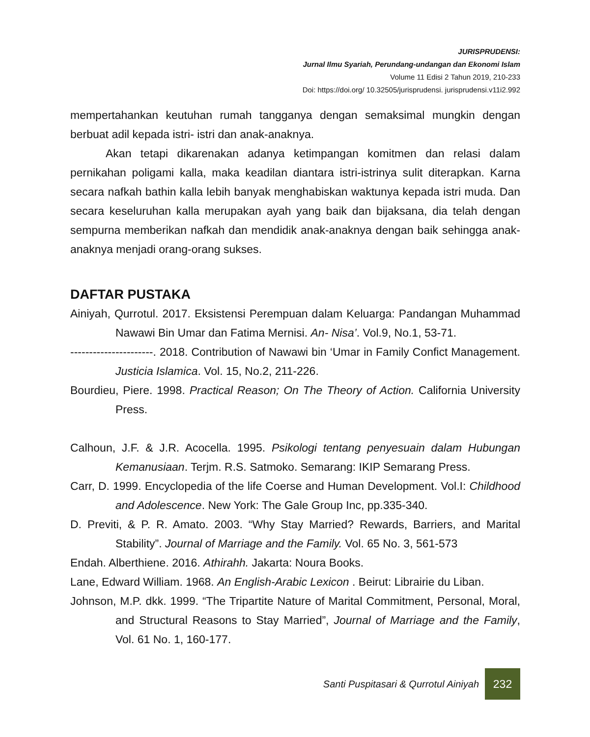JURISPRUDENSI:
Jurnal Ilmu Syariah, Perundang-undangan dan Ekonomi Islam
Volume 11 Edisi 2 Tahun 2019, 210-233
Doi: https://doi.org/ 10.32505/jurisprudensi. jurisprudensi.v11i2.992
mempertahankan keutuhan rumah tangganya dengan semaksimal mungkin dengan berbuat adil kepada istri- istri dan anak-anaknya.
Akan tetapi dikarenakan adanya ketimpangan komitmen dan relasi dalam pernikahan poligami kalla, maka keadilan diantara istri-istrinya sulit diterapkan. Karna secara nafkah bathin kalla lebih banyak menghabiskan waktunya kepada istri muda. Dan secara keseluruhan kalla merupakan ayah yang baik dan bijaksana, dia telah dengan sempurna memberikan nafkah dan mendidik anak-anaknya dengan baik sehingga anak-anaknya menjadi orang-orang sukses.
DAFTAR PUSTAKA
Ainiyah, Qurrotul. 2017. Eksistensi Perempuan dalam Keluarga: Pandangan Muhammad Nawawi Bin Umar dan Fatima Mernisi. An- Nisa’. Vol.9, No.1, 53-71.
----------------------. 2018. Contribution of Nawawi bin ‘Umar in Family Confict Management. Justicia Islamica. Vol. 15, No.2, 211-226.
Bourdieu, Piere. 1998. Practical Reason; On The Theory of Action. California University Press.
Calhoun, J.F. & J.R. Acocella. 1995. Psikologi tentang penyesuain dalam Hubungan Kemanusiaan. Terjm. R.S. Satmoko. Semarang: IKIP Semarang Press.
Carr, D. 1999. Encyclopedia of the life Coerse and Human Development. Vol.I: Childhood and Adolescence. New York: The Gale Group Inc, pp.335-340.
D. Previti, & P. R. Amato. 2003. “Why Stay Married? Rewards, Barriers, and Marital Stability”. Journal of Marriage and the Family. Vol. 65 No. 3, 561-573
Endah. Alberthiene. 2016. Athirahh. Jakarta: Noura Books.
Lane, Edward William. 1968. An English-Arabic Lexicon . Beirut: Librairie du Liban.
Johnson, M.P. dkk. 1999. “The Tripartite Nature of Marital Commitment, Personal, Moral, and Structural Reasons to Stay Married”, Journal of Marriage and the Family, Vol. 61 No. 1, 160-177.
Santi Puspitasari & Qurrotul Ainiyah
232